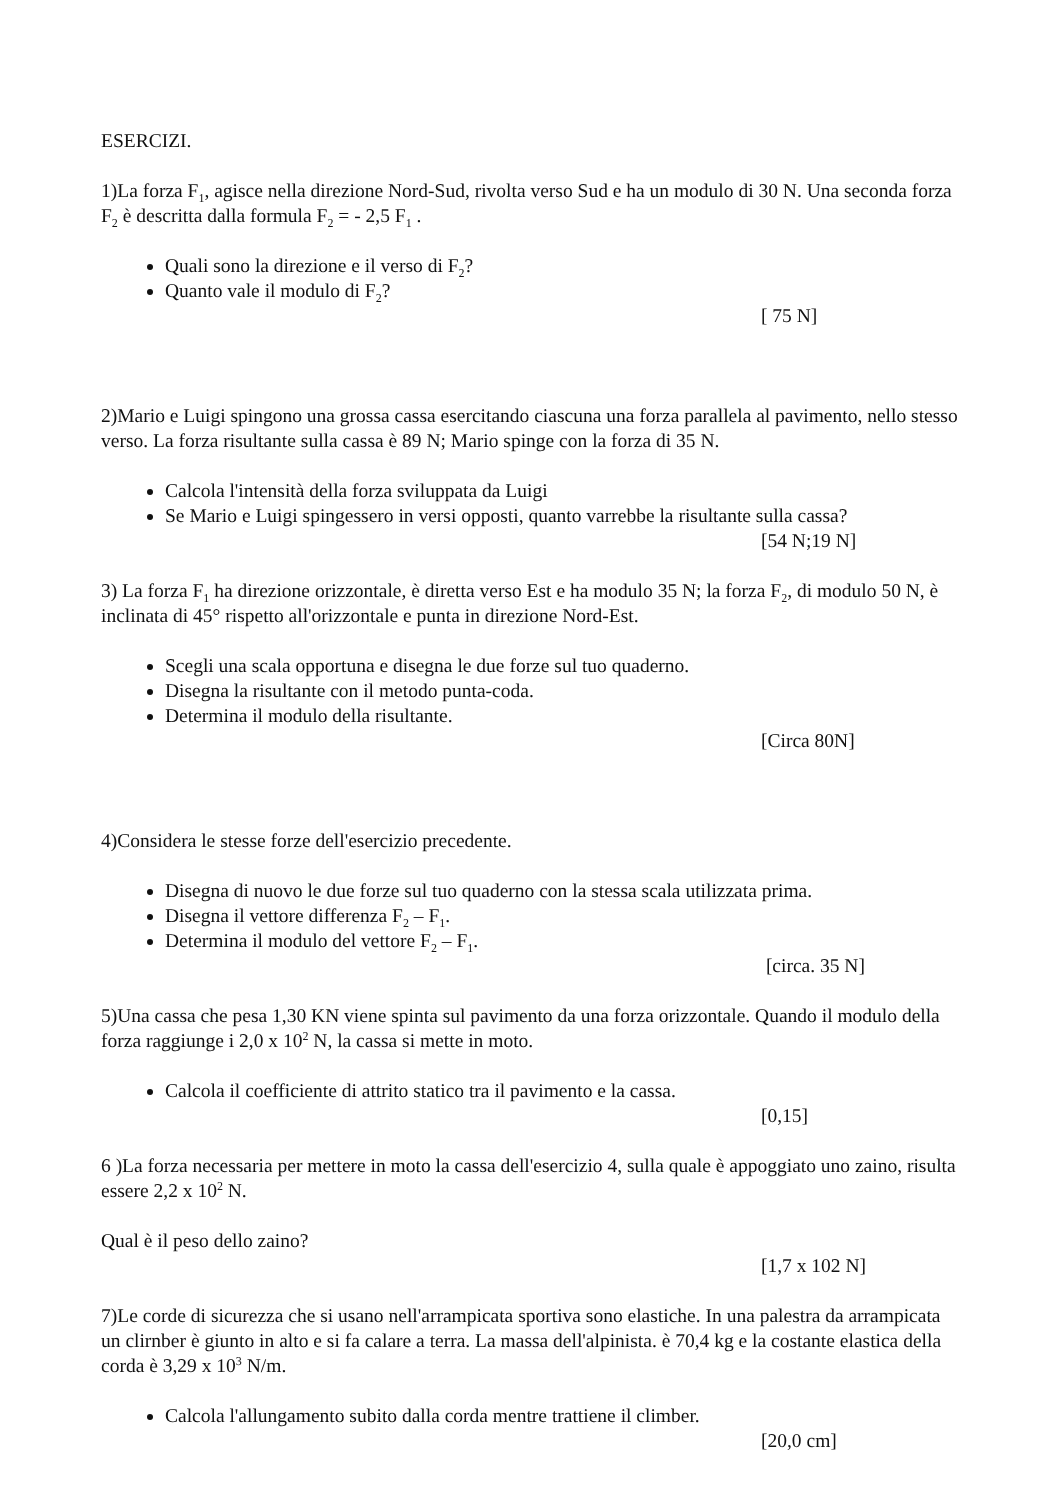ESERCIZI.
1)La forza F<sub>1</sub>, agisce nella direzione Nord-Sud, rivolta verso Sud e ha un modulo di 30 N. Una seconda forza F<sub>2</sub> è descritta dalla formula F<sub>2</sub> = - 2,5 F<sub>1</sub> .
Quali sono la direzione e il verso di F<sub>2</sub>?
Quanto vale il modulo di F<sub>2</sub>?
[ 75 N]
2)Mario e Luigi spingono una grossa cassa esercitando ciascuna una forza parallela al pavimento, nello stesso verso. La forza risultante sulla cassa è 89 N; Mario spinge con la forza di 35 N.
Calcola l'intensità della forza sviluppata da Luigi
Se Mario e Luigi spingessero in versi opposti, quanto varrebbe la risultante sulla cassa?
[54 N;19 N]
3) La forza F<sub>1</sub> ha direzione orizzontale, è diretta verso Est e ha modulo 35 N; la forza F<sub>2</sub>, di modulo 50 N, è inclinata di 45° rispetto all'orizzontale e punta in direzione Nord-Est.
Scegli una scala opportuna e disegna le due forze sul tuo quaderno.
Disegna la risultante con il metodo punta-coda.
Determina il modulo della risultante.
[Circa 80N]
4)Considera le stesse forze dell'esercizio precedente.
Disegna di nuovo le due forze sul tuo quaderno con la stessa scala utilizzata prima.
Disegna il vettore differenza F<sub>2</sub> – F<sub>1</sub>.
Determina il modulo del vettore F<sub>2</sub> – F<sub>1</sub>.
[circa. 35 N]
5)Una cassa che pesa 1,30 KN viene spinta sul pavimento da una forza orizzontale. Quando il modulo della forza raggiunge i 2,0 x 10<sup>2</sup> N, la cassa si mette in moto.
Calcola il coefficiente di attrito statico tra il pavimento e la cassa.
[0,15]
6 )La forza necessaria per mettere in moto la cassa dell'esercizio 4, sulla quale è appoggiato uno zaino, risulta essere 2,2 x 10<sup>2</sup> N.
Qual è il peso dello zaino?
[1,7 x 102 N]
7)Le corde di sicurezza che si usano nell'arrampicata sportiva sono elastiche. In una palestra da arrampicata un clirnber è giunto in alto e si fa calare a terra. La massa dell'alpinista. è 70,4 kg e la costante elastica della corda è 3,29 x 10<sup>3</sup> N/m.
Calcola l'allungamento subito dalla corda mentre trattiene il climber.
[20,0 cm]